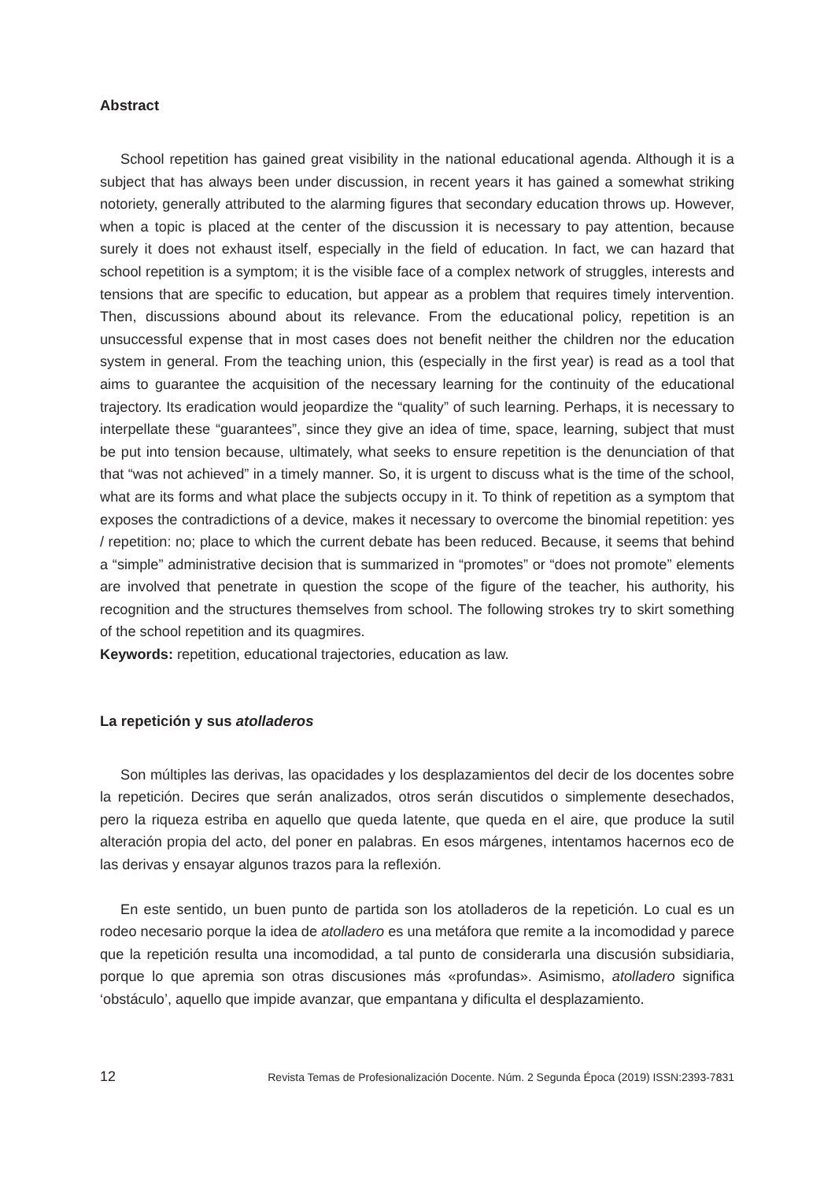Abstract
School repetition has gained great visibility in the national educational agenda. Although it is a subject that has always been under discussion, in recent years it has gained a somewhat striking notoriety, generally attributed to the alarming figures that secondary education throws up. However, when a topic is placed at the center of the discussion it is necessary to pay attention, because surely it does not exhaust itself, especially in the field of education. In fact, we can hazard that school repetition is a symptom; it is the visible face of a complex network of struggles, interests and tensions that are specific to education, but appear as a problem that requires timely intervention. Then, discussions abound about its relevance. From the educational policy, repetition is an unsuccessful expense that in most cases does not benefit neither the children nor the education system in general. From the teaching union, this (especially in the first year) is read as a tool that aims to guarantee the acquisition of the necessary learning for the continuity of the educational trajectory. Its eradication would jeopardize the “quality” of such learning. Perhaps, it is necessary to interpellate these “guarantees”, since they give an idea of time, space, learning, subject that must be put into tension because, ultimately, what seeks to ensure repetition is the denunciation of that that “was not achieved” in a timely manner. So, it is urgent to discuss what is the time of the school, what are its forms and what place the subjects occupy in it. To think of repetition as a symptom that exposes the contradictions of a device, makes it necessary to overcome the binomial repetition: yes / repetition: no; place to which the current debate has been reduced. Because, it seems that behind a “simple” administrative decision that is summarized in “promotes” or “does not promote” elements are involved that penetrate in question the scope of the figure of the teacher, his authority, his recognition and the structures themselves from school. The following strokes try to skirt something of the school repetition and its quagmires.
Keywords: repetition, educational trajectories, education as law.
La repetición y sus atolladeros
Son múltiples las derivas, las opacidades y los desplazamientos del decir de los docentes sobre la repetición. Decires que serán analizados, otros serán discutidos o simplemente desechados, pero la riqueza estriba en aquello que queda latente, que queda en el aire, que produce la sutil alteración propia del acto, del poner en palabras. En esos márgenes, intentamos hacernos eco de las derivas y ensayar algunos trazos para la reflexión.
En este sentido, un buen punto de partida son los atolladeros de la repetición. Lo cual es un rodeo necesario porque la idea de atolladero es una metáfora que remite a la incomodidad y parece que la repetición resulta una incomodidad, a tal punto de considerarla una discusión subsidiaria, porque lo que apremia son otras discusiones más «profundas». Asimismo, atolladero significa ‘obstáculo’, aquello que impide avanzar, que empantana y dificulta el desplazamiento.
12 Revista Temas de Profesionalización Docente. Núm. 2 Segunda Época (2019) ISSN:2393-7831